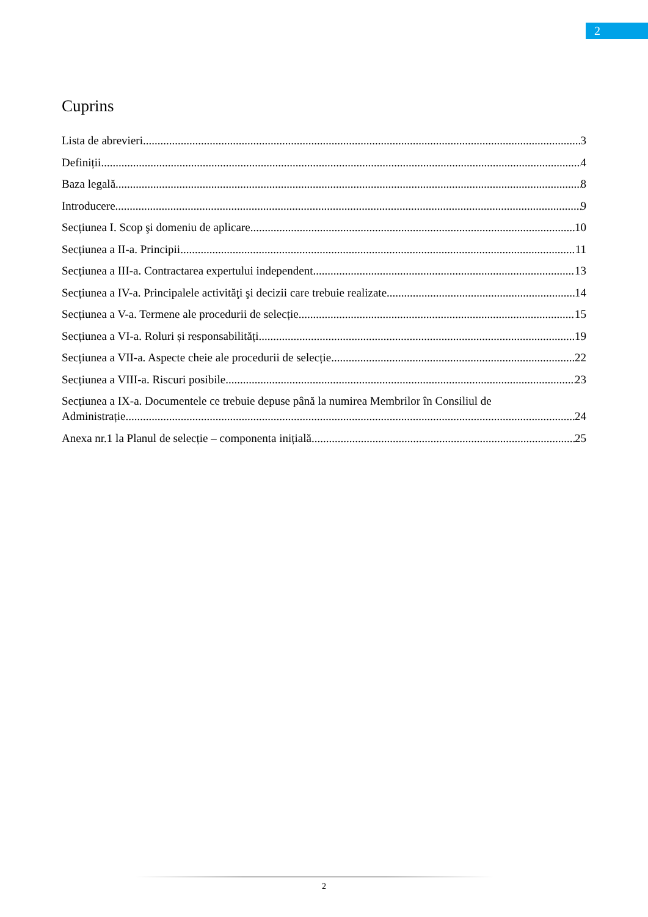2
Cuprins
Lista de abrevieri 3
Definiții 4
Baza legală 8
Introducere 9
Secțiunea I. Scop şi domeniu de aplicare 10
Secțiunea a II-a. Principii 11
Secțiunea a III-a. Contractarea expertului independent 13
Secțiunea a IV-a. Principalele activităţi şi decizii care trebuie realizate 14
Secțiunea a V-a. Termene ale procedurii de selecție 15
Secțiunea a VI-a. Roluri și responsabilități 19
Secțiunea a VII-a. Aspecte cheie ale procedurii de selecție 22
Secțiunea a VIII-a. Riscuri posibile 23
Secțiunea a IX-a. Documentele ce trebuie depuse până la numirea Membrilor în Consiliul de
Administrație. 24
Anexa nr.1 la Planul de selecție – componenta inițială 25
2